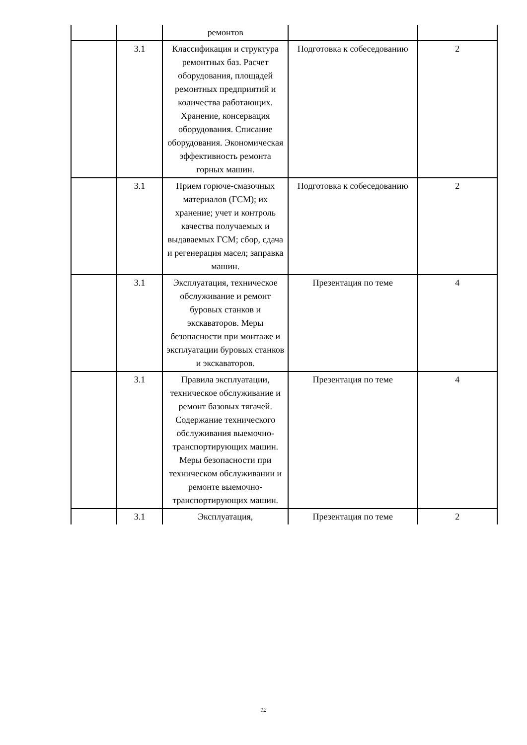| | | ремонтов | | |
| | 3.1 | Классификация и структура ремонтных баз. Расчет оборудования, площадей ремонтных предприятий и количества работающих. Хранение, консервация оборудования. Списание оборудования. Экономическая эффективность ремонта горных машин. | Подготовка к собеседованию | 2 |
| | 3.1 | Прием горюче-смазочных материалов (ГСМ); их хранение; учет и контроль качества получаемых и выдаваемых ГСМ; сбор, сдача и регенерация масел; заправка машин. | Подготовка к собеседованию | 2 |
| | 3.1 | Эксплуатация, техническое обслуживание и ремонт буровых станков и экскаваторов. Меры безопасности при монтаже и эксплуатации буровых станков и экскаваторов. | Презентация по теме | 4 |
| | 3.1 | Правила эксплуатации, техническое обслуживание и ремонт базовых тягачей. Содержание технического обслуживания выемочно-транспортирующих машин. Меры безопасности при техническом обслуживании и ремонте выемочно-транспортирующих машин. | Презентация по теме | 4 |
| | 3.1 | Эксплуатация, | Презентация по теме | 2 |
12